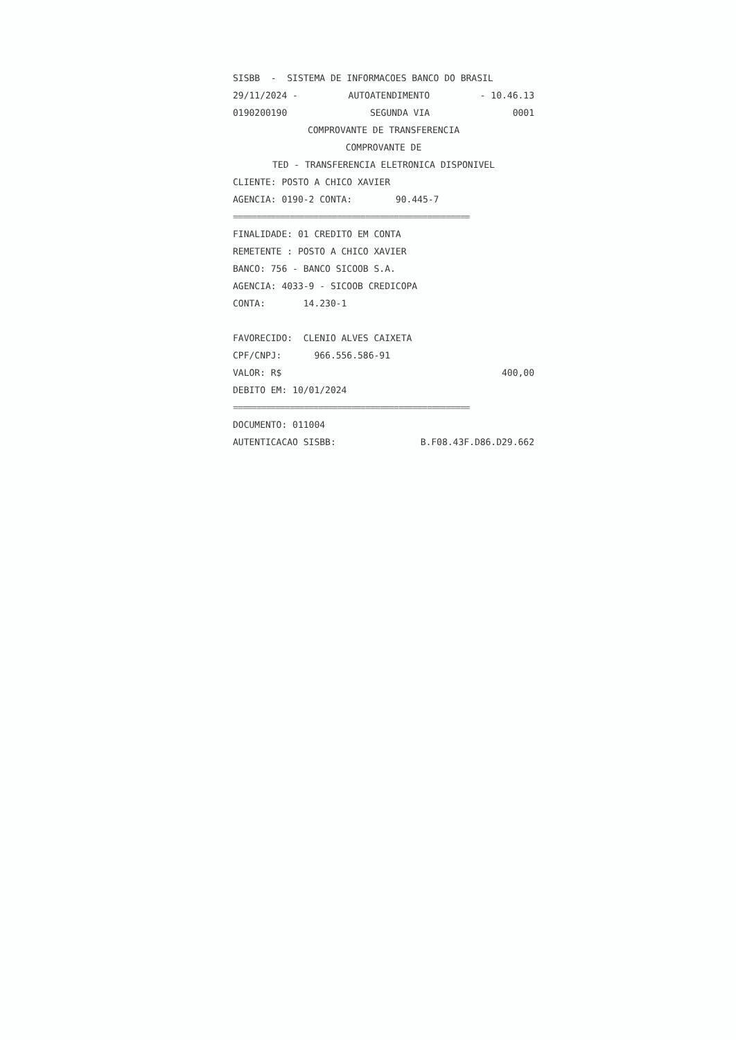SISBB - SISTEMA DE INFORMACOES BANCO DO BRASIL
29/11/2024 - AUTOATENDIMENTO - 10.46.13
0190200190 SEGUNDA VIA 0001
COMPROVANTE DE TRANSFERENCIA
COMPROVANTE DE
TED - TRANSFERENCIA ELETRONICA DISPONIVEL
CLIENTE: POSTO A CHICO XAVIER
AGENCIA: 0190-2 CONTA: 90.445-7
==================================================
FINALIDADE: 01 CREDITO EM CONTA
REMETENTE : POSTO A CHICO XAVIER
BANCO: 756 - BANCO SICOOB S.A.
AGENCIA: 4033-9 - SICOOB CREDICOPA
CONTA: 14.230-1
FAVORECIDO: CLENIO ALVES CAIXETA
CPF/CNPJ: 966.556.586-91
VALOR: R$ 400,00
DEBITO EM: 10/01/2024
==================================================
DOCUMENTO: 011004
AUTENTICACAO SISBB: B.F08.43F.D86.D29.662